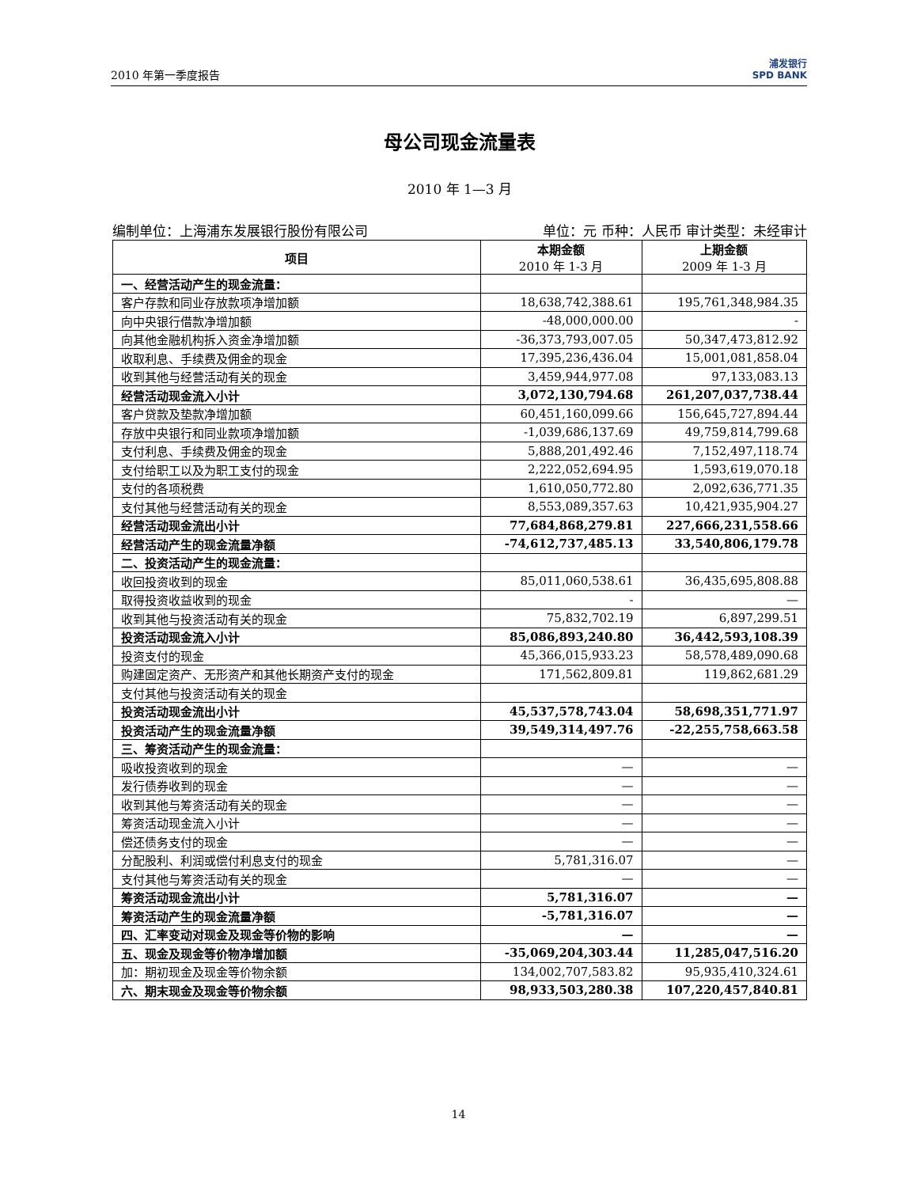2010 年第一季度报告 浦发银行
SPD BANK
母公司现金流量表
2010 年 1—3 月
编制单位：上海浦东发展银行股份有限公司 单位：元 币种：人民币 审计类型：未经审计
| 项目 | 本期金额 2010 年 1-3 月 | 上期金额 2009 年 1-3 月 |
| --- | --- | --- |
| 一、经营活动产生的现金流量： | | |
| 客户存款和同业存放款项净增加额 | 18,638,742,388.61 | 195,761,348,984.35 |
| 向中央银行借款净增加额 | -48,000,000.00 | - |
| 向其他金融机构拆入资金净增加额 | -36,373,793,007.05 | 50,347,473,812.92 |
| 收取利息、手续费及佣金的现金 | 17,395,236,436.04 | 15,001,081,858.04 |
| 收到其他与经营活动有关的现金 | 3,459,944,977.08 | 97,133,083.13 |
| 经营活动现金流入小计 | 3,072,130,794.68 | 261,207,037,738.44 |
| 客户贷款及垫款净增加额 | 60,451,160,099.66 | 156,645,727,894.44 |
| 存放中央银行和同业款项净增加额 | -1,039,686,137.69 | 49,759,814,799.68 |
| 支付利息、手续费及佣金的现金 | 5,888,201,492.46 | 7,152,497,118.74 |
| 支付给职工以及为职工支付的现金 | 2,222,052,694.95 | 1,593,619,070.18 |
| 支付的各项税费 | 1,610,050,772.80 | 2,092,636,771.35 |
| 支付其他与经营活动有关的现金 | 8,553,089,357.63 | 10,421,935,904.27 |
| 经营活动现金流出小计 | 77,684,868,279.81 | 227,666,231,558.66 |
| 经营活动产生的现金流量净额 | -74,612,737,485.13 | 33,540,806,179.78 |
| 二、投资活动产生的现金流量： | | |
| 收回投资收到的现金 | 85,011,060,538.61 | 36,435,695,808.88 |
| 取得投资收益收到的现金 | - | — |
| 收到其他与投资活动有关的现金 | 75,832,702.19 | 6,897,299.51 |
| 投资活动现金流入小计 | 85,086,893,240.80 | 36,442,593,108.39 |
| 投资支付的现金 | 45,366,015,933.23 | 58,578,489,090.68 |
| 购建固定资产、无形资产和其他长期资产支付的现金 | 171,562,809.81 | 119,862,681.29 |
| 支付其他与投资活动有关的现金 | | |
| 投资活动现金流出小计 | 45,537,578,743.04 | 58,698,351,771.97 |
| 投资活动产生的现金流量净额 | 39,549,314,497.76 | -22,255,758,663.58 |
| 三、筹资活动产生的现金流量： | | |
| 吸收投资收到的现金 | — | — |
| 发行债券收到的现金 | — | — |
| 收到其他与筹资活动有关的现金 | — | — |
| 筹资活动现金流入小计 | — | — |
| 偿还债务支付的现金 | — | — |
| 分配股利、利润或偿付利息支付的现金 | 5,781,316.07 | — |
| 支付其他与筹资活动有关的现金 | — | — |
| 筹资活动现金流出小计 | 5,781,316.07 | — |
| 筹资活动产生的现金流量净额 | -5,781,316.07 | — |
| 四、汇率变动对现金及现金等价物的影响 | — | — |
| 五、现金及现金等价物净增加额 | -35,069,204,303.44 | 11,285,047,516.20 |
| 加：期初现金及现金等价物余额 | 134,002,707,583.82 | 95,935,410,324.61 |
| 六、期末现金及现金等价物余额 | 98,933,503,280.38 | 107,220,457,840.81 |
14